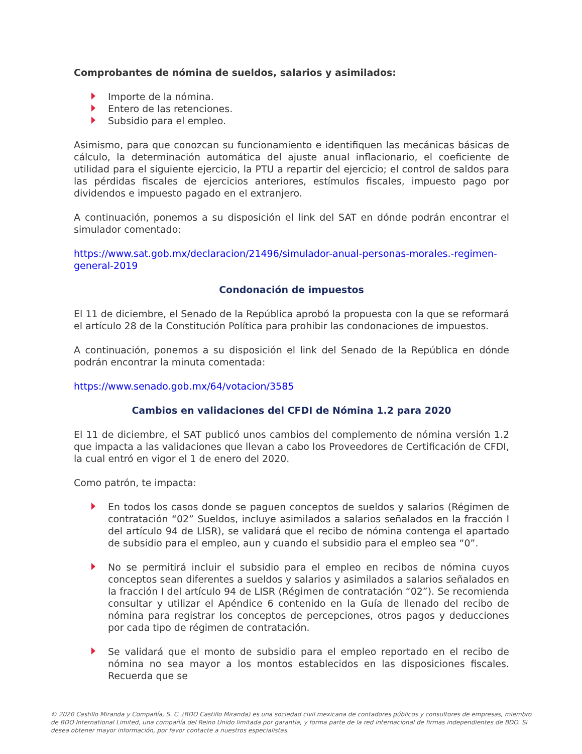Comprobantes de nómina de sueldos, salarios y asimilados:
Importe de la nómina.
Entero de las retenciones.
Subsidio para el empleo.
Asimismo, para que conozcan su funcionamiento e identifiquen las mecánicas básicas de cálculo, la determinación automática del ajuste anual inflacionario, el coeficiente de utilidad para el siguiente ejercicio, la PTU a repartir del ejercicio; el control de saldos para las pérdidas fiscales de ejercicios anteriores, estímulos fiscales, impuesto pago por dividendos e impuesto pagado en el extranjero.
A continuación, ponemos a su disposición el link del SAT en dónde podrán encontrar el simulador comentado:
https://www.sat.gob.mx/declaracion/21496/simulador-anual-personas-morales.-regimen-general-2019
Condonación de impuestos
El 11 de diciembre, el Senado de la República aprobó la propuesta con la que se reformará el artículo 28 de la Constitución Política para prohibir las condonaciones de impuestos.
A continuación, ponemos a su disposición el link del Senado de la República en dónde podrán encontrar la minuta comentada:
https://www.senado.gob.mx/64/votacion/3585
Cambios en validaciones del CFDI de Nómina 1.2 para 2020
El 11 de diciembre, el SAT publicó unos cambios del complemento de nómina versión 1.2 que impacta a las validaciones que llevan a cabo los Proveedores de Certificación de CFDI, la cual entró en vigor el 1 de enero del 2020.
Como patrón, te impacta:
En todos los casos donde se paguen conceptos de sueldos y salarios (Régimen de contratación “02” Sueldos, incluye asimilados a salarios señalados en la fracción I del artículo 94 de LISR), se validará que el recibo de nómina contenga el apartado de subsidio para el empleo, aun y cuando el subsidio para el empleo sea “0”.
No se permitirá incluir el subsidio para el empleo en recibos de nómina cuyos conceptos sean diferentes a sueldos y salarios y asimilados a salarios señalados en la fracción I del artículo 94 de LISR (Régimen de contratación “02”). Se recomienda consultar y utilizar el Apéndice 6 contenido en la Guía de llenado del recibo de nómina para registrar los conceptos de percepciones, otros pagos y deducciones por cada tipo de régimen de contratación.
Se validará que el monto de subsidio para el empleo reportado en el recibo de nómina no sea mayor a los montos establecidos en las disposiciones fiscales. Recuerda que se
© 2020 Castillo Miranda y Compañía, S. C. (BDO Castillo Miranda) es una sociedad civil mexicana de contadores públicos y consultores de empresas, miembro de BDO International Limited, una compañía del Reino Unido limitada por garantía, y forma parte de la red internacional de firmas independientes de BDO. Si desea obtener mayor información, por favor contacte a nuestros especialistas.